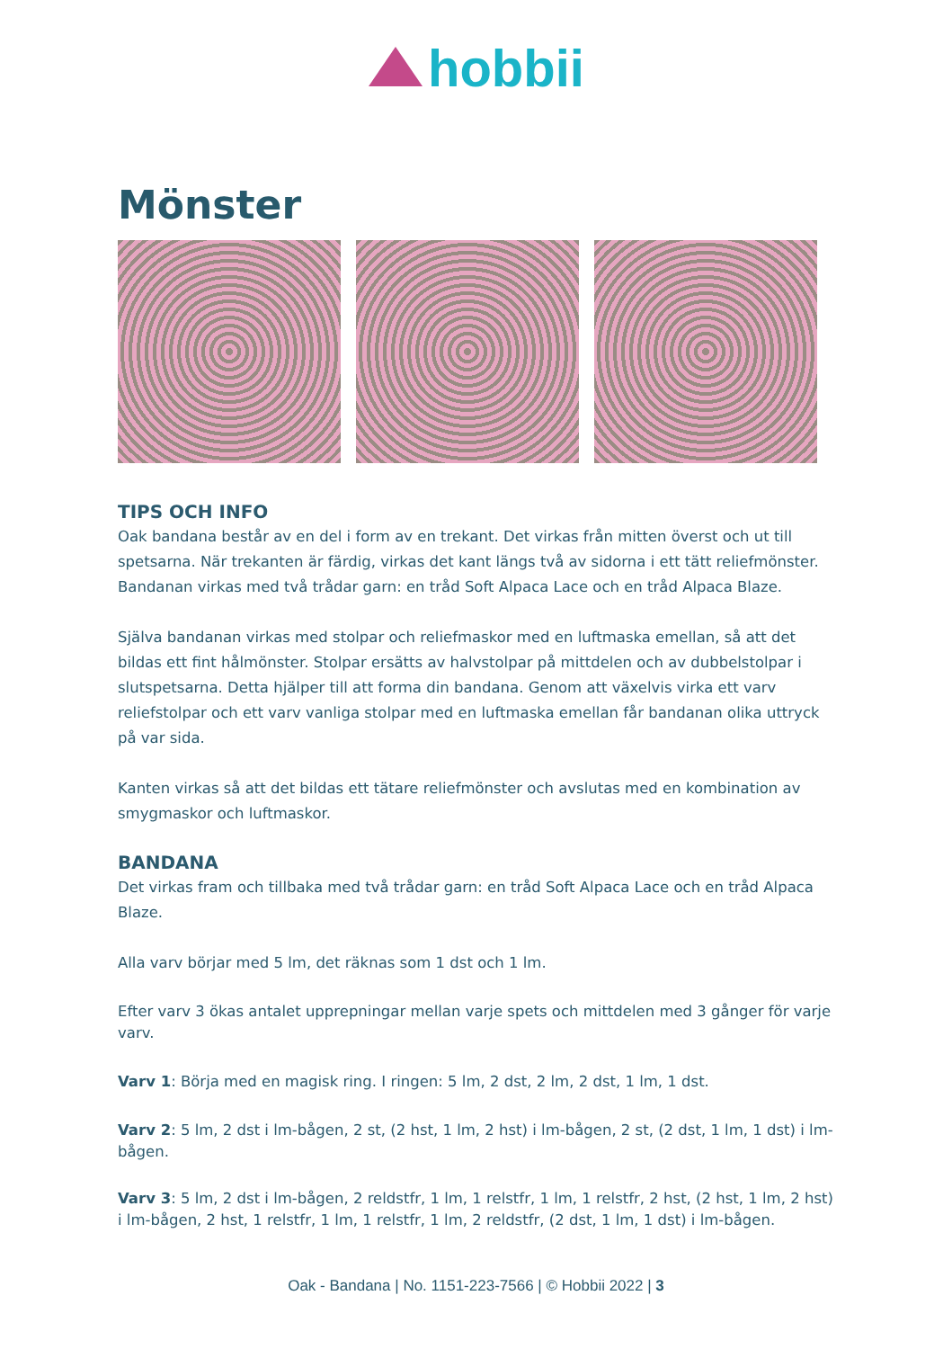hobbii
Mönster
TIPS OCH INFO
Oak bandana består av en del i form av en trekant. Det virkas från mitten överst och ut till spetsarna. När trekanten är färdig, virkas det kant längs två av sidorna i ett tätt reliefmönster. Bandanan virkas med två trådar garn: en tråd Soft Alpaca Lace och en tråd Alpaca Blaze.
Själva bandanan virkas med stolpar och reliefmaskor med en luftmaska emellan, så att det bildas ett fint hålmönster. Stolpar ersätts av halvstolpar på mittdelen och av dubbelstolpar i slutspetsarna. Detta hjälper till att forma din bandana. Genom att växelvis virka ett varv reliefstolpar och ett varv vanliga stolpar med en luftmaska emellan får bandanan olika uttryck på var sida.
Kanten virkas så att det bildas ett tätare reliefmönster och avslutas med en kombination av smygmaskor och luftmaskor.
BANDANA
Det virkas fram och tillbaka med två trådar garn: en tråd Soft Alpaca Lace och en tråd Alpaca Blaze.
Alla varv börjar med 5 lm, det räknas som 1 dst och 1 lm.
Efter varv 3 ökas antalet upprepningar mellan varje spets och mittdelen med 3 gånger för varje varv.
Varv 1: Börja med en magisk ring. I ringen: 5 lm, 2 dst, 2 lm, 2 dst, 1 lm, 1 dst.
Varv 2: 5 lm, 2 dst i lm-bågen, 2 st, (2 hst, 1 lm, 2 hst) i lm-bågen, 2 st, (2 dst, 1 lm, 1 dst) i lm-bågen.
Varv 3: 5 lm, 2 dst i lm-bågen, 2 reldstfr, 1 lm, 1 relstfr, 1 lm, 1 relstfr, 2 hst, (2 hst, 1 lm, 2 hst) i lm-bågen, 2 hst, 1 relstfr, 1 lm, 1 relstfr, 1 lm, 2 reldstfr, (2 dst, 1 lm, 1 dst) i lm-bågen.
Oak - Bandana | No. 1151-223-7566 | © Hobbii 2022 | 3